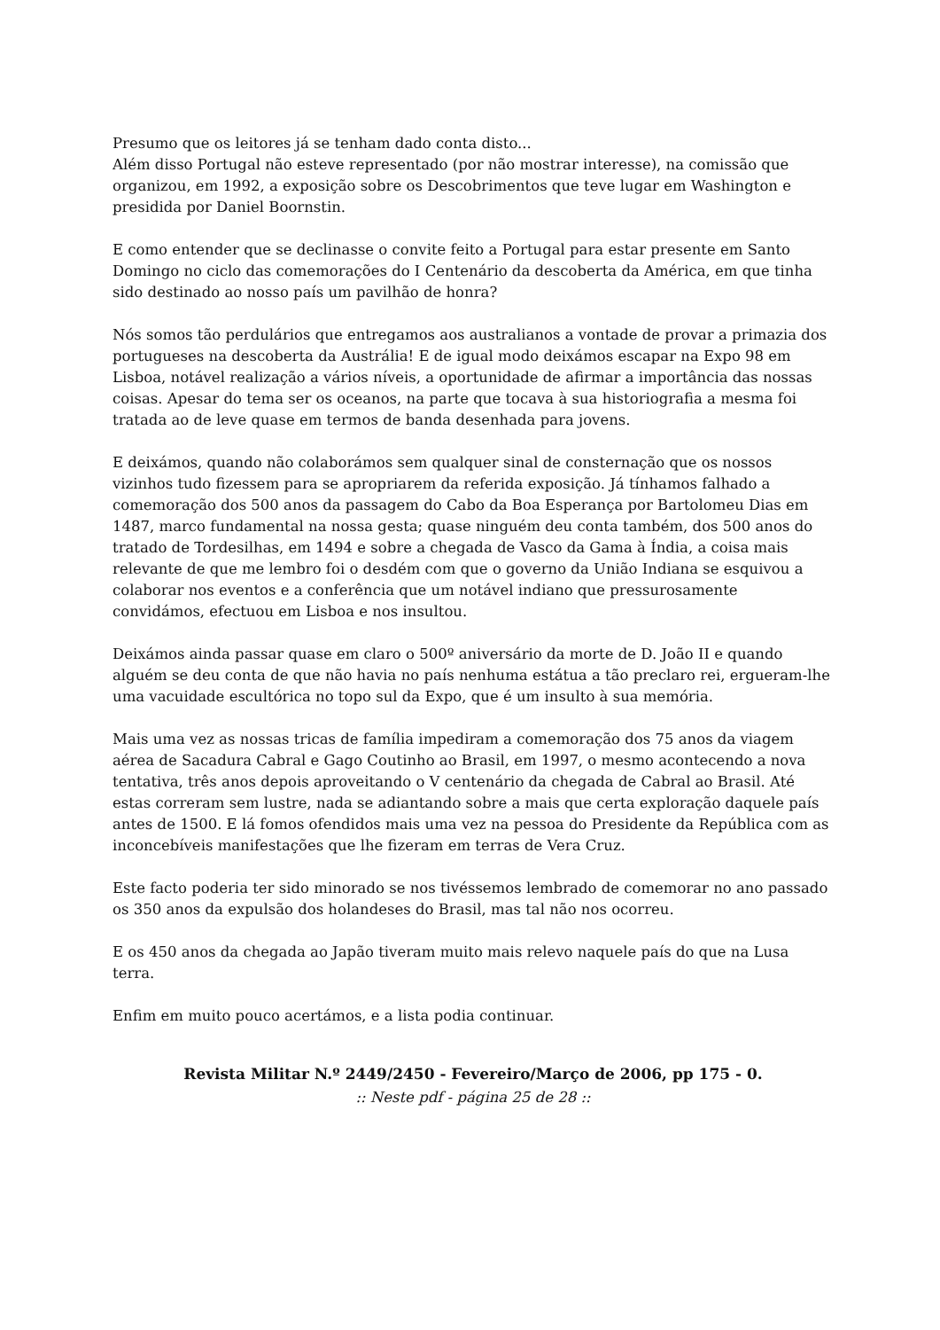Presumo que os leitores já se tenham dado conta disto...
Além disso Portugal não esteve representado (por não mostrar interesse), na comissão que organizou, em 1992, a exposição sobre os Descobrimentos que teve lugar em Washington e presidida por Daniel Boornstin.
E como entender que se declinasse o convite feito a Portugal para estar presente em Santo Domingo no ciclo das comemorações do I Centenário da descoberta da América, em que tinha sido destinado ao nosso país um pavilhão de honra?
Nós somos tão perdulários que entregamos aos australianos a vontade de provar a primazia dos portugueses na descoberta da Austrália! E de igual modo deixámos escapar na Expo 98 em Lisboa, notável realização a vários níveis, a oportunidade de afirmar a importância das nossas coisas. Apesar do tema ser os oceanos, na parte que tocava à sua historiografia a mesma foi tratada ao de leve quase em termos de banda desenhada para jovens.
E deixámos, quando não colaborámos sem qualquer sinal de consternação que os nossos vizinhos tudo fizessem para se apropriarem da referida exposição. Já tínhamos falhado a comemoração dos 500 anos da passagem do Cabo da Boa Esperança por Bartolomeu Dias em 1487, marco fundamental na nossa gesta; quase ninguém deu conta também, dos 500 anos do tratado de Tordesilhas, em 1494 e sobre a chegada de Vasco da Gama à Índia, a coisa mais relevante de que me lembro foi o desdém com que o governo da União Indiana se esquivou a colaborar nos eventos e a conferência que um notável indiano que pressurosamente convidámos, efectuou em Lisboa e nos insultou.
Deixámos ainda passar quase em claro o 500º aniversário da morte de D. João II e quando alguém se deu conta de que não havia no país nenhuma estátua a tão preclaro rei, ergueram-lhe uma vacuidade escultórica no topo sul da Expo, que é um insulto à sua memória.
Mais uma vez as nossas tricas de família impediram a comemoração dos 75 anos da viagem aérea de Sacadura Cabral e Gago Coutinho ao Brasil, em 1997, o mesmo acontecendo a nova tentativa, três anos depois aproveitando o V centenário da chegada de Cabral ao Brasil. Até estas correram sem lustre, nada se adiantando sobre a mais que certa exploração daquele país antes de 1500. E lá fomos ofendidos mais uma vez na pessoa do Presidente da República com as inconcebíveis manifestações que lhe fizeram em terras de Vera Cruz.
Este facto poderia ter sido minorado se nos tivéssemos lembrado de comemorar no ano passado os 350 anos da expulsão dos holandeses do Brasil, mas tal não nos ocorreu.
E os 450 anos da chegada ao Japão tiveram muito mais relevo naquele país do que na Lusa terra.
Enfim em muito pouco acertámos, e a lista podia continuar.
Revista Militar N.º 2449/2450 - Fevereiro/Março de 2006, pp 175 - 0.
:: Neste pdf - página 25 de 28 ::